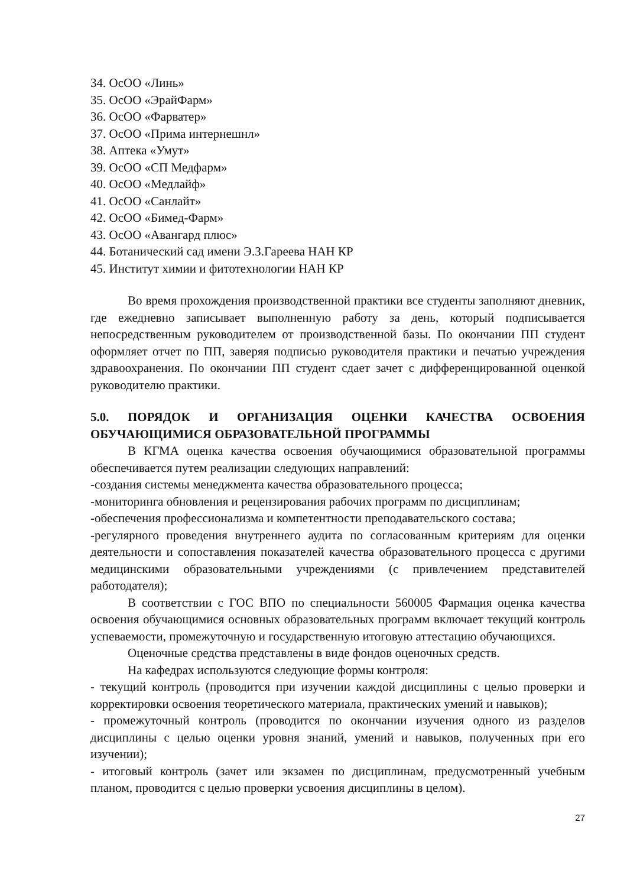34. ОсОО «Линь»
35. ОсОО «ЭрайФарм»
36. ОсОО «Фарватер»
37. ОсОО «Прима интернешнл»
38. Аптека «Умут»
39. ОсОО «СП Медфарм»
40. ОсОО «Медлайф»
41. ОсОО «Санлайт»
42. ОсОО «Бимед-Фарм»
43. ОсОО «Авангард плюс»
44. Ботанический сад имени Э.З.Гареева НАН КР
45. Институт химии и фитотехнологии НАН КР
Во время прохождения производственной практики все студенты заполняют дневник, где ежедневно записывает выполненную работу за день, который подписывается непосредственным руководителем от производственной базы. По окончании ПП студент оформляет отчет по ПП, заверяя подписью руководителя практики и печатью учреждения здравоохранения. По окончании ПП студент сдает зачет с дифференцированной оценкой руководителю практики.
5.0. ПОРЯДОК И ОРГАНИЗАЦИЯ ОЦЕНКИ КАЧЕСТВА ОСВОЕНИЯ ОБУЧАЮЩИМИСЯ ОБРАЗОВАТЕЛЬНОЙ ПРОГРАММЫ
В КГМА оценка качества освоения обучающимися образовательной программы обеспечивается путем реализации следующих направлений:
-создания системы менеджмента качества образовательного процесса;
-мониторинга обновления и рецензирования рабочих программ по дисциплинам;
-обеспечения профессионализма и компетентности преподавательского состава;
-регулярного проведения внутреннего аудита по согласованным критериям для оценки деятельности и сопоставления показателей качества образовательного процесса с другими медицинскими образовательными учреждениями (с привлечением представителей работодателя);
В соответствии с ГОС ВПО по специальности 560005 Фармация оценка качества освоения обучающимися основных образовательных программ включает текущий контроль успеваемости, промежуточную и государственную итоговую аттестацию обучающихся.
Оценочные средства представлены в виде фондов оценочных средств.
На кафедрах используются следующие формы контроля:
- текущий контроль (проводится при изучении каждой дисциплины с целью проверки и корректировки освоения теоретического материала, практических умений и навыков);
- промежуточный контроль (проводится по окончании изучения одного из разделов дисциплины с целью оценки уровня знаний, умений и навыков, полученных при его изучении);
- итоговый контроль (зачет или экзамен по дисциплинам, предусмотренный учебным планом, проводится с целью проверки усвоения дисциплины в целом).
27